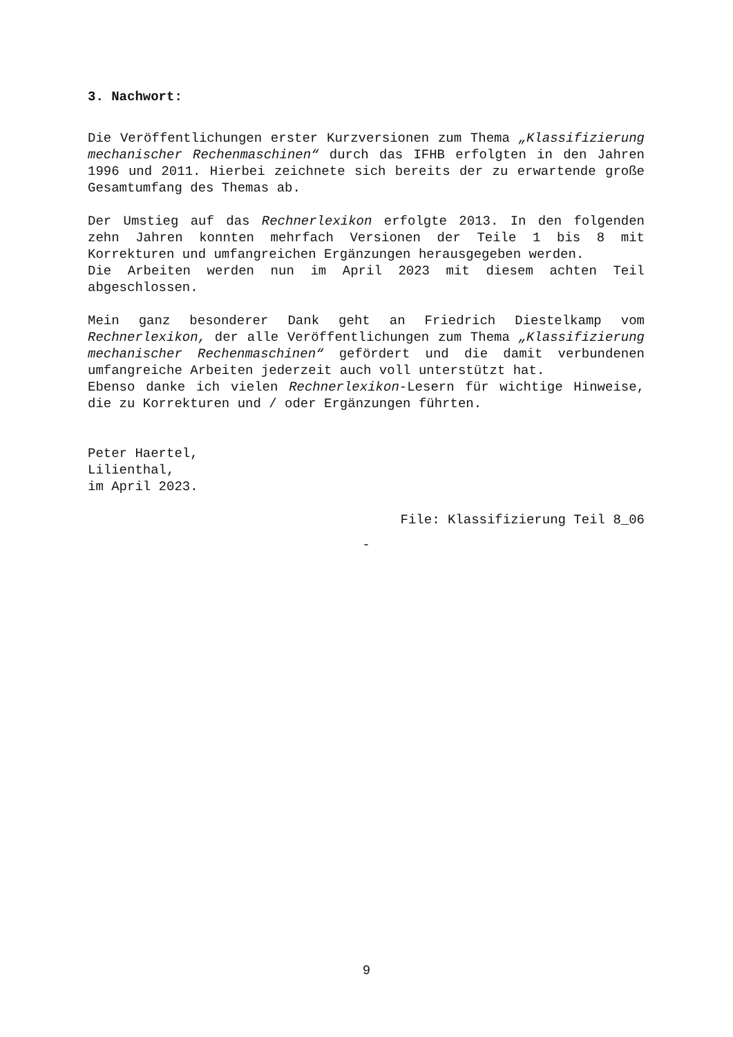3. Nachwort:
Die Veröffentlichungen erster Kurzversionen zum Thema „Klassifizierung mechanischer Rechenmaschinen“ durch das IFHB erfolgten in den Jahren 1996 und 2011. Hierbei zeichnete sich bereits der zu erwartende große Gesamtumfang des Themas ab.
Der Umstieg auf das Rechnerlexikon erfolgte 2013. In den folgenden zehn Jahren konnten mehrfach Versionen der Teile 1 bis 8 mit Korrekturen und umfangreichen Ergänzungen herausgegeben werden.
Die Arbeiten werden nun im April 2023 mit diesem achten Teil abgeschlossen.
Mein ganz besonderer Dank geht an Friedrich Diestelkamp vom Rechnerlexikon, der alle Veröffentlichungen zum Thema „Klassifizierung mechanischer Rechenmaschinen“ gefördert und die damit verbundenen umfangreiche Arbeiten jederzeit auch voll unterstützt hat.
Ebenso danke ich vielen Rechnerlexikon-Lesern für wichtige Hinweise, die zu Korrekturen und / oder Ergänzungen führten.
Peter Haertel,
Lilienthal,
im April 2023.
File: Klassifizierung Teil 8_06
-
9